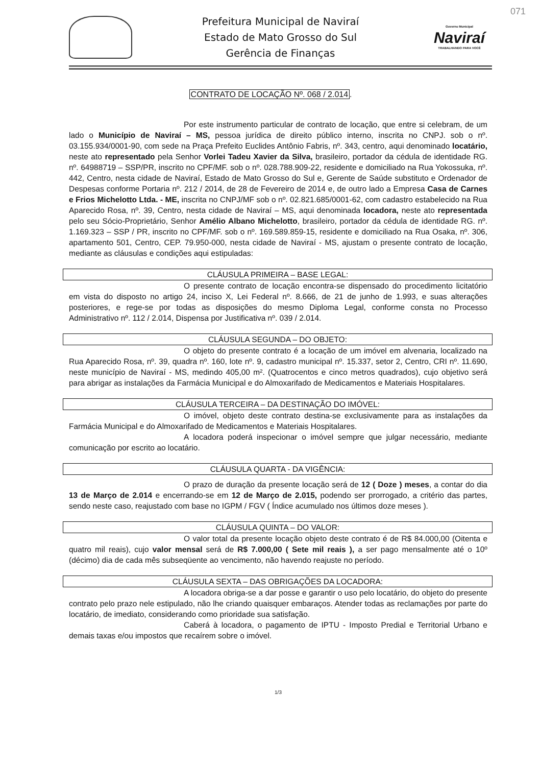071
Prefeitura Municipal de Naviraí
Estado de Mato Grosso do Sul
Gerência de Finanças
Governo Municipal
Naviraí
TRABALHANDO PARA VOCÊ
CONTRATO DE LOCAÇÃO Nº. 068 / 2.014.
Por este instrumento particular de contrato de locação, que entre si celebram, de um lado o Município de Naviraí – MS, pessoa jurídica de direito público interno, inscrita no CNPJ. sob o nº. 03.155.934/0001-90, com sede na Praça Prefeito Euclides Antônio Fabris, nº. 343, centro, aqui denominado locatário, neste ato representado pela Senhor Vorlei Tadeu Xavier da Silva, brasileiro, portador da cédula de identidade RG. nº. 64988719 – SSP/PR, inscrito no CPF/MF. sob o nº. 028.788.909-22, residente e domiciliado na Rua Yokossuka, nº. 442, Centro, nesta cidade de Naviraí, Estado de Mato Grosso do Sul e, Gerente de Saúde substituto e Ordenador de Despesas conforme Portaria nº. 212 / 2014, de 28 de Fevereiro de 2014 e, de outro lado a Empresa Casa de Carnes e Frios Michelotto Ltda. - ME, inscrita no CNPJ/MF sob o nº. 02.821.685/0001-62, com cadastro estabelecido na Rua Aparecido Rosa, nº. 39, Centro, nesta cidade de Naviraí – MS, aqui denominada locadora, neste ato representada pelo seu Sócio-Proprietário, Senhor Amélio Albano Michelotto, brasileiro, portador da cédula de identidade RG. nº. 1.169.323 – SSP / PR, inscrito no CPF/MF. sob o nº. 169.589.859-15, residente e domiciliado na Rua Osaka, nº. 306, apartamento 501, Centro, CEP. 79.950-000, nesta cidade de Naviraí - MS, ajustam o presente contrato de locação, mediante as cláusulas e condições aqui estipuladas:
CLÁUSULA PRIMEIRA – BASE LEGAL:
O presente contrato de locação encontra-se dispensado do procedimento licitatório em vista do disposto no artigo 24, inciso X, Lei Federal nº. 8.666, de 21 de junho de 1.993, e suas alterações posteriores, e rege-se por todas as disposições do mesmo Diploma Legal, conforme consta no Processo Administrativo nº. 112 / 2.014, Dispensa por Justificativa nº. 039 / 2.014.
CLÁUSULA SEGUNDA – DO OBJETO:
O objeto do presente contrato é a locação de um imóvel em alvenaria, localizado na Rua Aparecido Rosa, nº. 39, quadra nº. 160, lote nº. 9, cadastro municipal nº. 15.337, setor 2, Centro, CRI nº. 11.690, neste município de Naviraí - MS, medindo 405,00 m². (Quatrocentos e cinco metros quadrados), cujo objetivo será para abrigar as instalações da Farmácia Municipal e do Almoxarifado de Medicamentos e Materiais Hospitalares.
CLÁUSULA TERCEIRA – DA DESTINAÇÃO DO IMÓVEL:
O imóvel, objeto deste contrato destina-se exclusivamente para as instalações da Farmácia Municipal e do Almoxarifado de Medicamentos e Materiais Hospitalares.
A locadora poderá inspecionar o imóvel sempre que julgar necessário, mediante comunicação por escrito ao locatário.
CLÁUSULA QUARTA - DA VIGÊNCIA:
O prazo de duração da presente locação será de 12 ( Doze ) meses, a contar do dia 13 de Março de 2.014 e encerrando-se em 12 de Março de 2.015, podendo ser prorrogado, a critério das partes, sendo neste caso, reajustado com base no IGPM / FGV ( Índice acumulado nos últimos doze meses ).
CLÁUSULA QUINTA – DO VALOR:
O valor total da presente locação objeto deste contrato é de R$ 84.000,00 (Oitenta e quatro mil reais), cujo valor mensal será de R$ 7.000,00 ( Sete mil reais ), a ser pago mensalmente até o 10º (décimo) dia de cada mês subseqüente ao vencimento, não havendo reajuste no período.
CLÁUSULA SEXTA – DAS OBRIGAÇÕES DA LOCADORA:
A locadora obriga-se a dar posse e garantir o uso pelo locatário, do objeto do presente contrato pelo prazo nele estipulado, não lhe criando quaisquer embaraços. Atender todas as reclamações por parte do locatário, de imediato, considerando como prioridade sua satisfação.
Caberá à locadora, o pagamento de IPTU - Imposto Predial e Territorial Urbano e demais taxas e/ou impostos que recaírem sobre o imóvel.
1/3